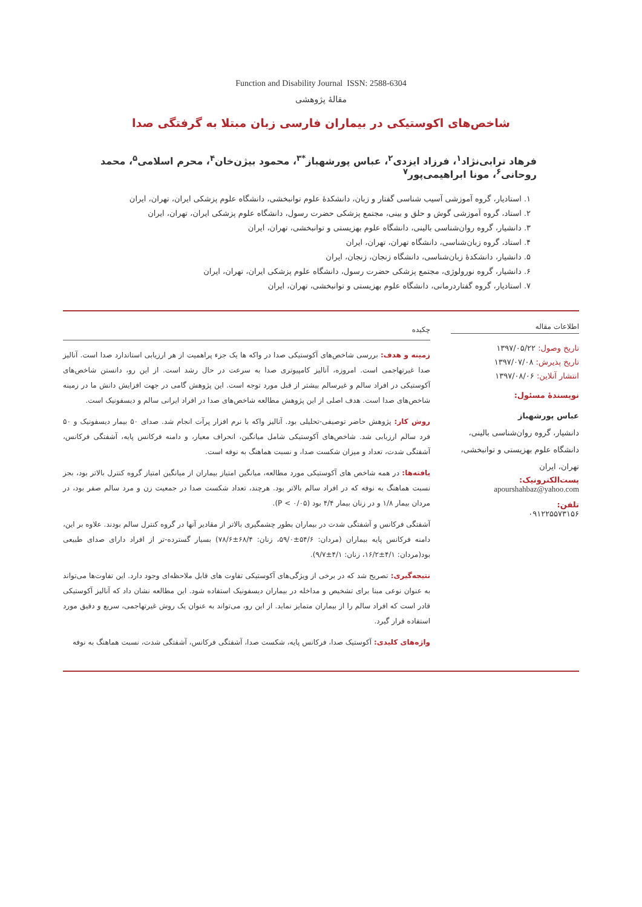Function and Disability Journal ISSN: 2588-6304
مقالهٔ پژوهشی
شاخص‌های اکوستیکی در بیماران فارسی زبان مبتلا به گرفتگی صدا
فرهاد ترابی‌نژاد<sup>۱</sup>، فرزاد ایزدی<sup>۲</sup>، عباس پورشهباز<sup>*۳</sup>، محمود بیژن‌خان<sup>۴</sup>، محرم اسلامی<sup>۵</sup>، محمد روحانی<sup>۶</sup>، مونا ابراهیمی‌پور<sup>۷</sup>
۱. استادیار، گروه آموزشی آسیب شناسی گفتار و زبان، دانشکدهٔ علوم توانبخشی، دانشگاه علوم پزشکی ایران، تهران، ایران
۲. استاد، گروه آموزشی گوش و حلق و بینی، مجتمع پزشکی حضرت رسول، دانشگاه علوم پزشکی ایران، تهران، ایران
۳. دانشیار، گروه روان‌شناسی بالینی، دانشگاه علوم بهزیستی و توانبخشی، تهران، ایران
۴. استاد، گروه زبان‌شناسی، دانشگاه تهران، تهران، ایران
۵. دانشیار، دانشکدهٔ زبان‌شناسی، دانشگاه زنجان، زنجان، ایران
۶. دانشیار، گروه نورولوژی، مجتمع پزشکی حضرت رسول، دانشگاه علوم پزشکی ایران، تهران، ایران
۷. استادیار، گروه گفتاردرمانی، دانشگاه علوم بهزیستی و توانبخشی، تهران، ایران
اطلاعات مقاله
تاریخ وصول: ۱۳۹۷/۰۵/۲۲
تاریخ پذیرش: ۱۳۹۷/۰۷/۰۸
انتشار آنلاین: ۱۳۹۷/۰۸/۰۶
نویسندهٔ مسئول:
عباس پورشهباز
دانشیار، گروه روان‌شناسی بالینی، دانشگاه علوم بهزیستی و توانبخشی، تهران، ایران
پست‌الکترونیک:
apourshahbaz@yahoo.com
تلفن:
۰۹۱۲۲۵۵۷۳۱۵۶
چکیده
زمینه و هدف: بررسی شاخص‌های آکوستیکی صدا در واکه ها یک جزء پراهمیت از هر ارزیابی استاندارد صدا است. آنالیز صدا غیرتهاجمی است. امروزه، آنالیز کامپیوتری صدا به سرعت در حال رشد است. از این رو، دانستن شاخص‌های آکوستیکی در افراد سالم و غیرسالم بیشتر از قبل مورد توجه است. این پژوهش گامی در جهت افزایش دانش ما در زمینه شاخص‌های صدا است. هدف اصلی از این پژوهش مطالعه شاخص‌های صدا در افراد ایرانی سالم و دیسفونیک است.
روش کار: پژوهش حاضر توصیفی-تحلیلی بود. آنالیز واکه با نرم افزار پرآت انجام شد. صدای ۵۰ بیمار دیسفونیک و ۵۰ فرد سالم ارزیابی شد. شاخص‌های آکوستیکی شامل میانگین، انحراف معیار، و دامنه فرکانس پایه، آشفتگی فرکانس، آشفتگی شدت، تعداد و میزان شکست صدا، و نسبت هماهنگ به نوفه است.
یافته‌ها: در همه شاخص های آکوستیکی مورد مطالعه، میانگین امتیاز بیماران از میانگین امتیاز گروه کنترل بالاتر بود، بجز نسبت هماهنگ به نوفه که در افراد سالم بالاتر بود. هرچند، تعداد شکست صدا در جمعیت زن و مرد سالم صفر بود، در مردان بیمار ۱/۸ و در زنان بیمار ۴/۴ بود (P < ۰/۰۵).
آشفتگی فرکانس و آشفتگی شدت در بیماران بطور چشمگیری بالاتر از مقادیر آنها در گروه کنترل سالم بودند. علاوه بر این، دامنه فرکانس پایه بیماران (مردان: ۵۴/۶±۵۹/۰، زنان: ۶۸/۴±۷۸/۶) بسیار گسترده‌-تر از افراد دارای صدای طبیعی بود(مردان: ۴/۱±۱۶/۲، زنان: ۴/۱±۹/۷).
نتیجه‌گیری: تصریح شد که در برخی از ویژگی‌های آکوستیکی تفاوت های قابل ملاحظه‌ای وجود دارد. این تفاوت‌ها می‌تواند به عنوان نوعی مبنا برای تشخیص و مداخله در بیماران دیسفونیک استفاده شود. این مطالعه نشان داد که آنالیز آکوستیکی قادر است که افراد سالم را از بیماران متمایز نماید. از این رو، می‌تواند به عنوان یک روش غیرتهاجمی، سریع و دقیق مورد استفاده قرار گیرد.
واژه‌های کلیدی: آکوستیک صدا، فرکانس پایه، شکست صدا، آشفتگی فرکانس، آشفتگی شدت، نسبت هماهنگ به نوفه